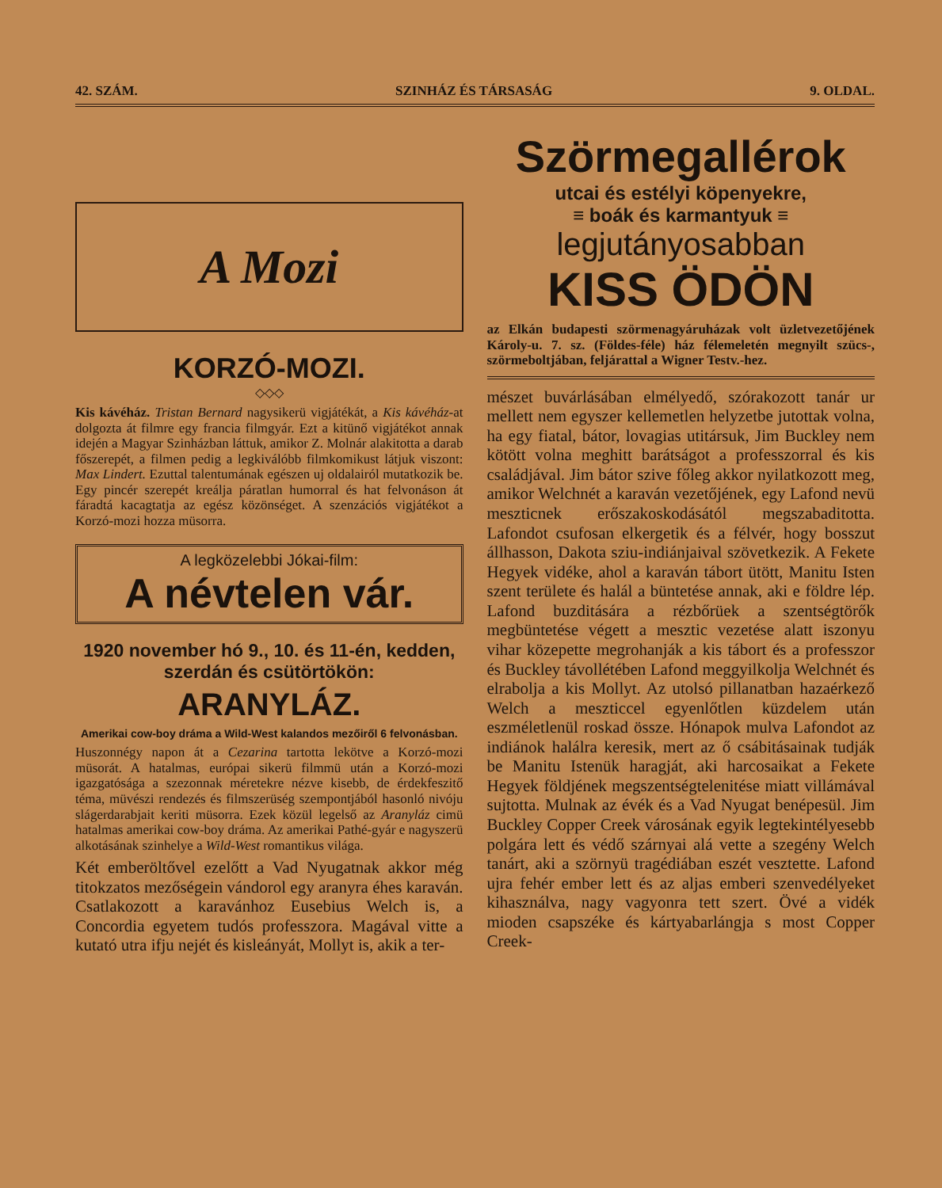42. SZÁM. SZINHÁZ ÉS TÁRSASÁG 9. OLDAL.
A Mozi
KORZÓ-MOZI.
◇◇◇
Kis kávéház. Tristan Bernard nagysikerü vigjátékát, a Kis kávéház-at dolgozta át filmre egy francia filmgyár. Ezt a kitünő vigjátékot annak idején a Magyar Szinházban láttuk, amikor Z. Molnár alakitotta a darab főszerepét, a filmen pedig a legkiválóbb filmkomikust látjuk viszont: Max Lindert. Ezuttal talentumának egészen uj oldalairól mutatkozik be. Egy pincér szerepét kreálja páratlan humorral és hat felvonáson át fáradtá kacagtatja az egész közönséget. A szenzációs vigjátékot a Korzó-mozi hozza müsorra.
A legközelebbi Jókai-film:
A névtelen vár.
1920 november hó 9., 10. és 11-én, kedden, szerdán és csütörtökön:
ARANYLÁZ.
Amerikai cow-boy dráma a Wild-West kalandos mezőiről 6 felvonásban.
Huszonnégy napon át a Cezarina tartotta lekötve a Korzó-mozi müsorát. A hatalmas, európai sikerü filmmü után a Korzó-mozi igazgatósága a szezonnak méretekre nézve kisebb, de érdekfeszitő téma, müvészi rendezés és filmszerüség szempontjából hasonló nivóju slágerdarabjait keriti müsorra. Ezek közül legelső az Aranyláz cimü hatalmas amerikai cow-boy dráma. Az amerikai Pathé-gyár e nagyszerü alkotásának szinhelye a Wild-West romantikus világa.
Két emberöltővel ezelőtt a Vad Nyugatnak akkor még titokzatos mezőségein vándorol egy aranyra éhes karaván. Csatlakozott a karavánhoz Eusebius Welch is, a Concordia egyetem tudós professzora. Magával vitte a kutató utra ifju nejét és kisleányát, Mollyt is, akik a ter-
Szörmegallérok
utcai és estélyi köpenyekre,
≡ boák és karmantyuk ≡
legjutányosabban
KISS ÖDÖN
az Elkán budapesti szörmenagyáruházak volt üzletvezetőjének Károly-u. 7. sz. (Földes-féle) ház félemeletén megnyilt szücs-, szörmeboltjában, feljárattal a Wigner Testv.-hez.
mészet buvárlásában elmélyedő, szórakozott tanár ur mellett nem egyszer kellemetlen helyzetbe jutottak volna, ha egy fiatal, bátor, lovagias utitársuk, Jim Buckley nem kötött volna meghitt barátságot a professzorral és kis családjával. Jim bátor szive főleg akkor nyilatkozott meg, amikor Welchnét a karaván vezetőjének, egy Lafond nevü meszticnek erőszakoskodásától megszabaditotta. Lafondot csufosan elkergetik és a félvér, hogy bosszut állhasson, Dakota sziu-indiánjaival szövetkezik. A Fekete Hegyek vidéke, ahol a karaván tábort ütött, Manitu Isten szent területe és halál a büntetése annak, aki e földre lép. Lafond buzditására a rézbőrüek a szentségtörők megbüntetése végett a mesztic vezetése alatt iszonyu vihar közepette megrohanják a kis tábort és a professzor és Buckley távollétében Lafond meggyilkolja Welchnét és elrabolja a kis Mollyt. Az utolsó pillanatban hazaérkező Welch a meszticcel egyenlőtlen küzdelem után eszméletlenül roskad össze. Hónapok mulva Lafondot az indiánok halálra keresik, mert az ő csábitásainak tudják be Manitu Istenük haragját, aki harcosaikat a Fekete Hegyek földjének megszentségtelenitése miatt villámával sujtotta. Mulnak az évék és a Vad Nyugat benépesül. Jim Buckley Copper Creek városának egyik legtekintélyesebb polgára lett és védő szárnyai alá vette a szegény Welch tanárt, aki a szörnyü tragédiában eszét vesztette. Lafond ujra fehér ember lett és az aljas emberi szenvedélyeket kihasználva, nagy vagyonra tett szert. Övé a vidék mioden csapszéke és kártyabarlángja s most Copper Creek-